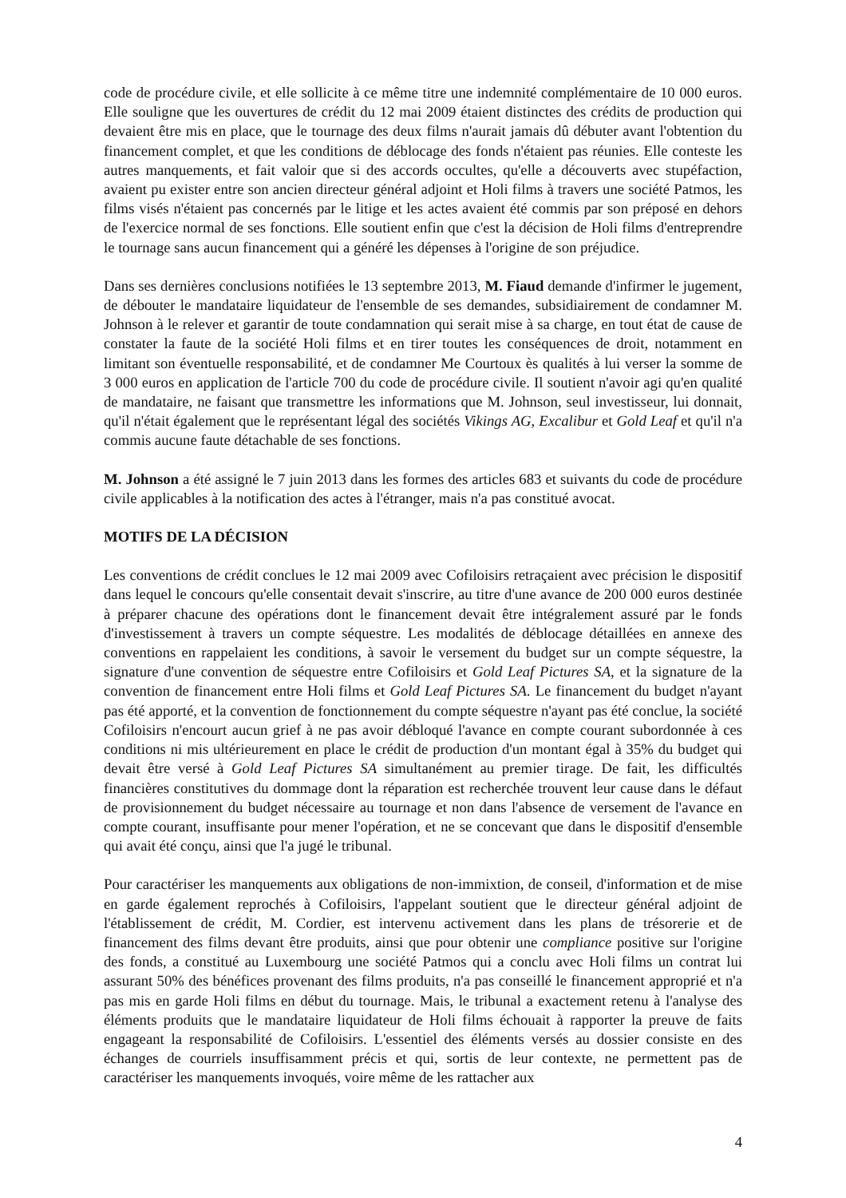code de procédure civile, et elle sollicite à ce même titre une indemnité complémentaire de 10 000 euros. Elle souligne que les ouvertures de crédit du 12 mai 2009 étaient distinctes des crédits de production qui devaient être mis en place, que le tournage des deux films n'aurait jamais dû débuter avant l'obtention du financement complet, et que les conditions de déblocage des fonds n'étaient pas réunies. Elle conteste les autres manquements, et fait valoir que si des accords occultes, qu'elle a découverts avec stupéfaction, avaient pu exister entre son ancien directeur général adjoint et Holi films à travers une société Patmos, les films visés n'étaient pas concernés par le litige et les actes avaient été commis par son préposé en dehors de l'exercice normal de ses fonctions. Elle soutient enfin que c'est la décision de Holi films d'entreprendre le tournage sans aucun financement qui a généré les dépenses à l'origine de son préjudice.
Dans ses dernières conclusions notifiées le 13 septembre 2013, M. Fiaud demande d'infirmer le jugement, de débouter le mandataire liquidateur de l'ensemble de ses demandes, subsidiairement de condamner M. Johnson à le relever et garantir de toute condamnation qui serait mise à sa charge, en tout état de cause de constater la faute de la société Holi films et en tirer toutes les conséquences de droit, notamment en limitant son éventuelle responsabilité, et de condamner Me Courtoux ès qualités à lui verser la somme de 3 000 euros en application de l'article 700 du code de procédure civile. Il soutient n'avoir agi qu'en qualité de mandataire, ne faisant que transmettre les informations que M. Johnson, seul investisseur, lui donnait, qu'il n'était également que le représentant légal des sociétés Vikings AG, Excalibur et Gold Leaf et qu'il n'a commis aucune faute détachable de ses fonctions.
M. Johnson a été assigné le 7 juin 2013 dans les formes des articles 683 et suivants du code de procédure civile applicables à la notification des actes à l'étranger, mais n'a pas constitué avocat.
MOTIFS DE LA DÉCISION
Les conventions de crédit conclues le 12 mai 2009 avec Cofiloisirs retraçaient avec précision le dispositif dans lequel le concours qu'elle consentait devait s'inscrire, au titre d'une avance de 200 000 euros destinée à préparer chacune des opérations dont le financement devait être intégralement assuré par le fonds d'investissement à travers un compte séquestre. Les modalités de déblocage détaillées en annexe des conventions en rappelaient les conditions, à savoir le versement du budget sur un compte séquestre, la signature d'une convention de séquestre entre Cofiloisirs et Gold Leaf Pictures SA, et la signature de la convention de financement entre Holi films et Gold Leaf Pictures SA. Le financement du budget n'ayant pas été apporté, et la convention de fonctionnement du compte séquestre n'ayant pas été conclue, la société Cofiloisirs n'encourt aucun grief à ne pas avoir débloqué l'avance en compte courant subordonnée à ces conditions ni mis ultérieurement en place le crédit de production d'un montant égal à 35% du budget qui devait être versé à Gold Leaf Pictures SA simultanément au premier tirage. De fait, les difficultés financières constitutives du dommage dont la réparation est recherchée trouvent leur cause dans le défaut de provisionnement du budget nécessaire au tournage et non dans l'absence de versement de l'avance en compte courant, insuffisante pour mener l'opération, et ne se concevant que dans le dispositif d'ensemble qui avait été conçu, ainsi que l'a jugé le tribunal.
Pour caractériser les manquements aux obligations de non-immixtion, de conseil, d'information et de mise en garde également reprochés à Cofiloisirs, l'appelant soutient que le directeur général adjoint de l'établissement de crédit, M. Cordier, est intervenu activement dans les plans de trésorerie et de financement des films devant être produits, ainsi que pour obtenir une compliance positive sur l'origine des fonds, a constitué au Luxembourg une société Patmos qui a conclu avec Holi films un contrat lui assurant 50% des bénéfices provenant des films produits, n'a pas conseillé le financement approprié et n'a pas mis en garde Holi films en début du tournage. Mais, le tribunal a exactement retenu à l'analyse des éléments produits que le mandataire liquidateur de Holi films échouait à rapporter la preuve de faits engageant la responsabilité de Cofiloisirs. L'essentiel des éléments versés au dossier consiste en des échanges de courriels insuffisamment précis et qui, sortis de leur contexte, ne permettent pas de caractériser les manquements invoqués, voire même de les rattacher aux
4